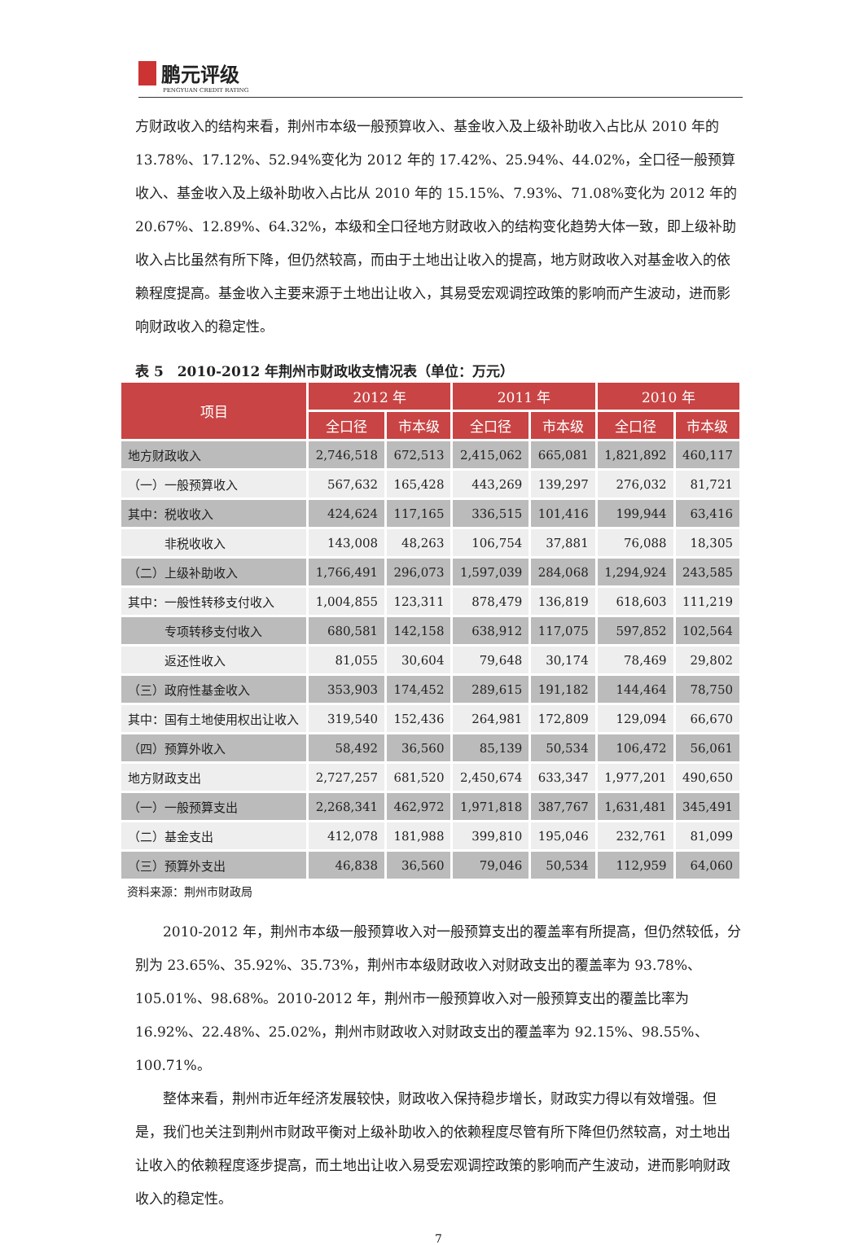鹏元评级
PENGYUAN CREDIT RATING
方财政收入的结构来看，荆州市本级一般预算收入、基金收入及上级补助收入占比从 2010 年的 13.78%、17.12%、52.94%变化为 2012 年的 17.42%、25.94%、44.02%，全口径一般预算收入、基金收入及上级补助收入占比从 2010 年的 15.15%、7.93%、71.08%变化为 2012 年的 20.67%、12.89%、64.32%，本级和全口径地方财政收入的结构变化趋势大体一致，即上级补助收入占比虽然有所下降，但仍然较高，而由于土地出让收入的提高，地方财政收入对基金收入的依赖程度提高。基金收入主要来源于土地出让收入，其易受宏观调控政策的影响而产生波动，进而影响财政收入的稳定性。
表 5　2010-2012 年荆州市财政收支情况表（单位：万元）
| 项目 | 2012 年 | | 2011 年 | | 2010 年 | |
| --- | --- | --- | --- | --- | --- | --- |
| | 全口径 | 市本级 | 全口径 | 市本级 | 全口径 | 市本级 |
| 地方财政收入 | 2,746,518 | 672,513 | 2,415,062 | 665,081 | 1,821,892 | 460,117 |
| （一）一般预算收入 | 567,632 | 165,428 | 443,269 | 139,297 | 276,032 | 81,721 |
| 其中：税收收入 | 424,624 | 117,165 | 336,515 | 101,416 | 199,944 | 63,416 |
| 非税收收入 | 143,008 | 48,263 | 106,754 | 37,881 | 76,088 | 18,305 |
| （二）上级补助收入 | 1,766,491 | 296,073 | 1,597,039 | 284,068 | 1,294,924 | 243,585 |
| 其中：一般性转移支付收入 | 1,004,855 | 123,311 | 878,479 | 136,819 | 618,603 | 111,219 |
| 专项转移支付收入 | 680,581 | 142,158 | 638,912 | 117,075 | 597,852 | 102,564 |
| 返还性收入 | 81,055 | 30,604 | 79,648 | 30,174 | 78,469 | 29,802 |
| （三）政府性基金收入 | 353,903 | 174,452 | 289,615 | 191,182 | 144,464 | 78,750 |
| 其中：国有土地使用权出让收入 | 319,540 | 152,436 | 264,981 | 172,809 | 129,094 | 66,670 |
| （四）预算外收入 | 58,492 | 36,560 | 85,139 | 50,534 | 106,472 | 56,061 |
| 地方财政支出 | 2,727,257 | 681,520 | 2,450,674 | 633,347 | 1,977,201 | 490,650 |
| （一）一般预算支出 | 2,268,341 | 462,972 | 1,971,818 | 387,767 | 1,631,481 | 345,491 |
| （二）基金支出 | 412,078 | 181,988 | 399,810 | 195,046 | 232,761 | 81,099 |
| （三）预算外支出 | 46,838 | 36,560 | 79,046 | 50,534 | 112,959 | 64,060 |
资料来源：荆州市财政局
2010-2012 年，荆州市本级一般预算收入对一般预算支出的覆盖率有所提高，但仍然较低，分别为 23.65%、35.92%、35.73%，荆州市本级财政收入对财政支出的覆盖率为 93.78%、105.01%、98.68%。2010-2012 年，荆州市一般预算收入对一般预算支出的覆盖比率为 16.92%、22.48%、25.02%，荆州市财政收入对财政支出的覆盖率为 92.15%、98.55%、100.71%。
整体来看，荆州市近年经济发展较快，财政收入保持稳步增长，财政实力得以有效增强。但是，我们也关注到荆州市财政平衡对上级补助收入的依赖程度尽管有所下降但仍然较高，对土地出让收入的依赖程度逐步提高，而土地出让收入易受宏观调控政策的影响而产生波动，进而影响财政收入的稳定性。
7